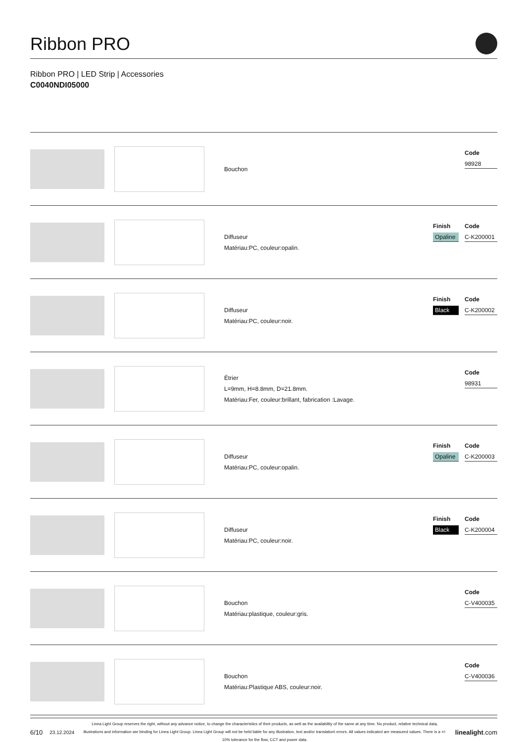Ribbon PRO
Ribbon PRO | LED Strip | Accessories
C0040NDI05000
Bouchon
Code
98928
Diffuseur
Matériau:PC, couleur:opalin.
Finish
Opaline
Code
C-K200001
Diffuseur
Matériau:PC, couleur:noir.
Finish
Black
Code
C-K200002
Étrier
L=9mm, H=8.8mm, D=21.8mm.
Matériau:Fer, couleur:brillant, fabrication :Lavage.
Code
98931
Diffuseur
Matériau:PC, couleur:opalin.
Finish
Opaline
Code
C-K200003
Diffuseur
Matériau:PC, couleur:noir.
Finish
Black
Code
C-K200004
Bouchon
Matériau:plastique, couleur:gris.
Code
C-V400035
Bouchon
Matériau:Plastique ABS, couleur:noir.
Code
C-V400036
6/10 23.12.2024
Linea Light Group reserves the right, without any advance notice, to change the characteristics of their products, as well as the availability of the same at any time. No product, relative technical data, illustrations and information are binding for Linea Light Group. Linea Light Group will not be held liable for any illustration, text and/or translation\ errors. All values indicated are measured values. There is a +/- 10% tolerance for the flow, CCT and power data.
linealight.com